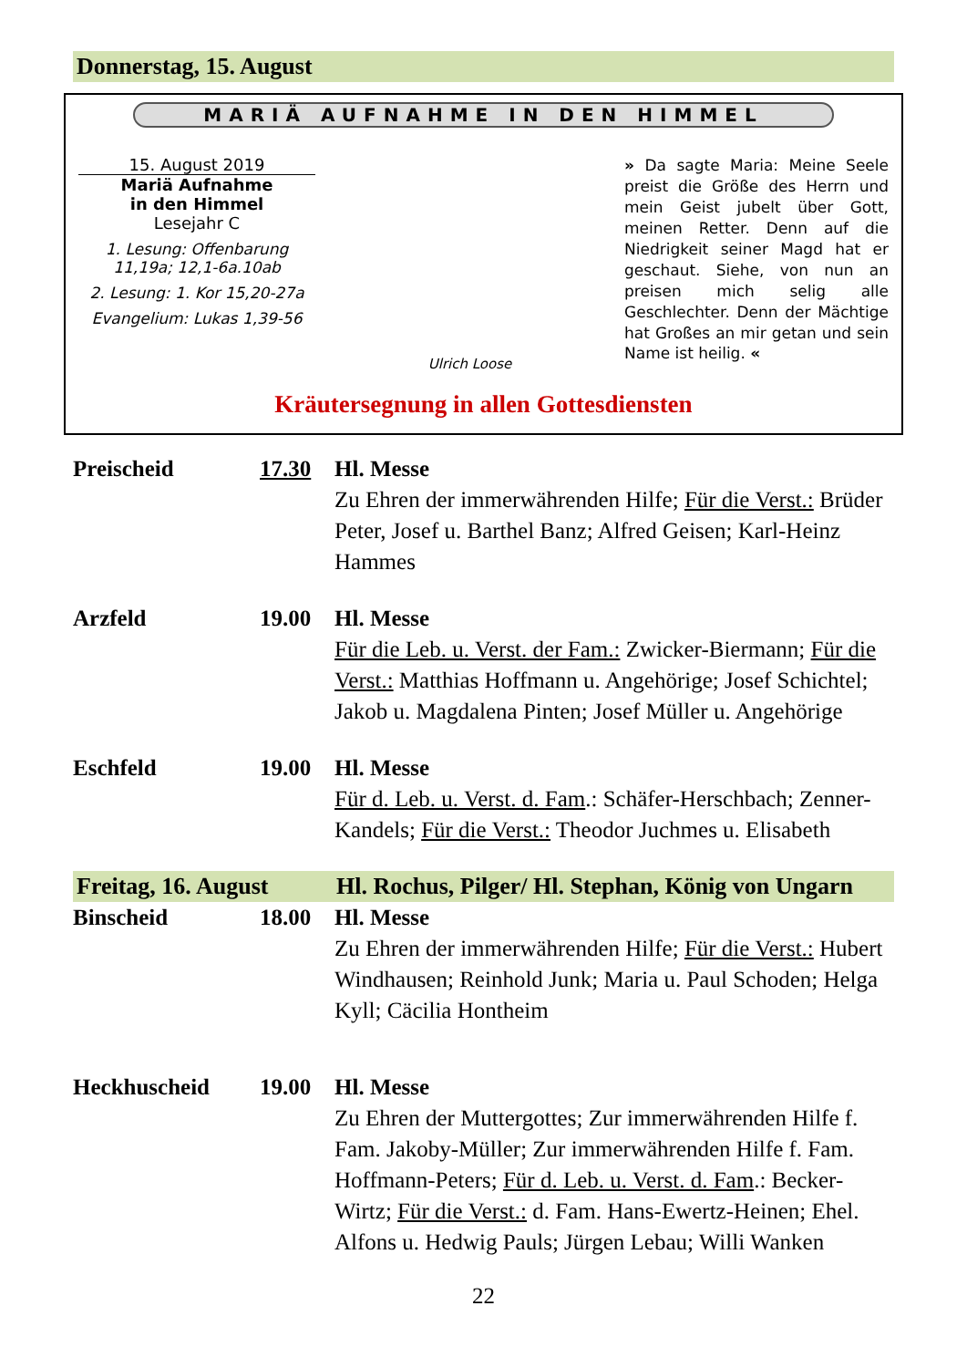Donnerstag, 15. August
MARIÄ AUFNAHME IN DEN HIMMEL
15. August 2019
Mariä Aufnahme
in den Himmel
Lesejahr C
1. Lesung: Offenbarung 11,19a; 12,1-6a.10ab
2. Lesung: 1. Kor 15,20-27a
Evangelium: Lukas 1,39-56
Ulrich Loose
» Da sagte Maria: Meine Seele preist die Größe des Herrn und mein Geist jubelt über Gott, meinen Retter. Denn auf die Niedrigkeit seiner Magd hat er geschaut. Siehe, von nun an preisen mich selig alle Geschlechter. Denn der Mächtige hat Großes an mir getan und sein Name ist heilig. «
Kräutersegnung in allen Gottesdiensten
Preischeid 17.30 Hl. Messe
Zu Ehren der immerwährenden Hilfe; Für die Verst.: Brüder Peter, Josef u. Barthel Banz; Alfred Geisen; Karl-Heinz Hammes
Arzfeld 19.00 Hl. Messe
Für die Leb. u. Verst. der Fam.: Zwicker-Biermann; Für die Verst.: Matthias Hoffmann u. Angehörige; Josef Schichtel; Jakob u. Magdalena Pinten; Josef Müller u. Angehörige
Eschfeld 19.00 Hl. Messe
Für d. Leb. u. Verst. d. Fam.: Schäfer-Herschbach; Zenner-Kandels; Für die Verst.: Theodor Juchmes u. Elisabeth
Freitag, 16. August Hl. Rochus, Pilger/ Hl. Stephan, König von Ungarn
Binscheid 18.00 Hl. Messe
Zu Ehren der immerwährenden Hilfe; Für die Verst.: Hubert Windhausen; Reinhold Junk; Maria u. Paul Schoden; Helga Kyll; Cäcilia Hontheim
Heckhuscheid 19.00 Hl. Messe
Zu Ehren der Muttergottes; Zur immerwährenden Hilfe f. Fam. Jakoby-Müller; Zur immerwährenden Hilfe f. Fam. Hoffmann-Peters; Für d. Leb. u. Verst. d. Fam.: Becker-Wirtz; Für die Verst.: d. Fam. Hans-Ewertz-Heinen; Ehel. Alfons u. Hedwig Pauls; Jürgen Lebau; Willi Wanken
22